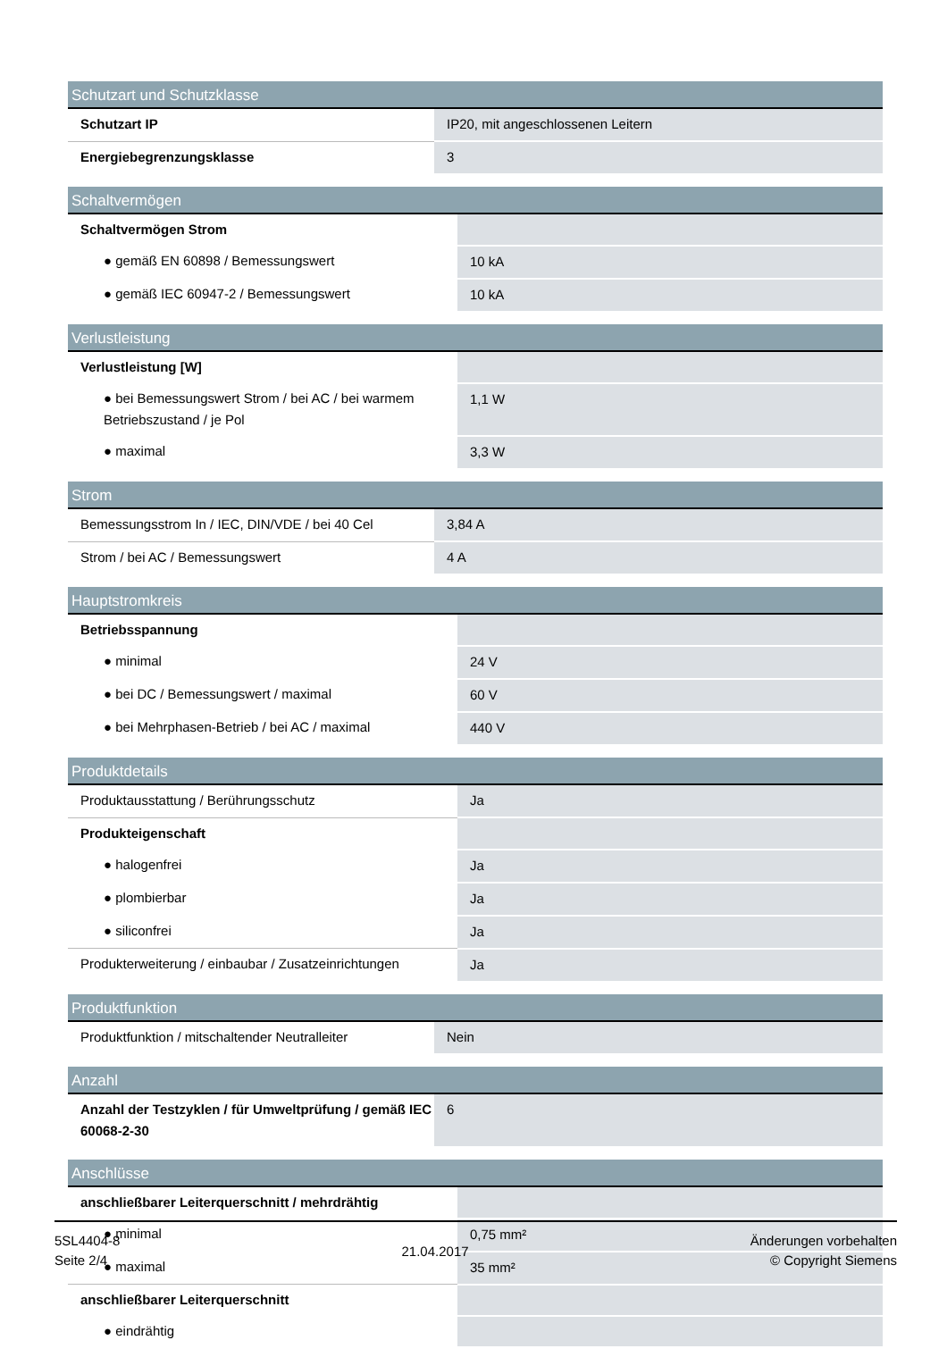| Schutzart und Schutzklasse | |
| --- | --- |
| Schutzart IP | IP20, mit angeschlossenen Leitern |
| Energiebegrenzungsklasse | 3 |
| Schaltvermögen | |
| --- | --- |
| Schaltvermögen Strom | |
| ● gemäß EN 60898 / Bemessungswert | 10 kA |
| ● gemäß IEC 60947-2 / Bemessungswert | 10 kA |
| Verlustleistung | |
| --- | --- |
| Verlustleistung [W] | |
| ● bei Bemessungswert Strom / bei AC / bei warmem Betriebszustand / je Pol | 1,1 W |
| ● maximal | 3,3 W |
| Strom | |
| --- | --- |
| Bemessungsstrom In / IEC, DIN/VDE / bei 40 Cel | 3,84 A |
| Strom / bei AC / Bemessungswert | 4 A |
| Hauptstromkreis | |
| --- | --- |
| Betriebsspannung | |
| ● minimal | 24 V |
| ● bei DC / Bemessungswert / maximal | 60 V |
| ● bei Mehrphasen-Betrieb / bei AC / maximal | 440 V |
| Produktdetails | |
| --- | --- |
| Produktausstattung / Berührungsschutz | Ja |
| Produkteigenschaft | |
| ● halogenfrei | Ja |
| ● plombierbar | Ja |
| ● siliconfrei | Ja |
| Produkterweiterung / einbaubar / Zusatzeinrichtungen | Ja |
| Produktfunktion | |
| --- | --- |
| Produktfunktion / mitschaltender Neutralleiter | Nein |
| Anzahl | |
| --- | --- |
| Anzahl der Testzyklen / für Umweltprüfung / gemäß IEC 60068-2-30 | 6 |
| Anschlüsse | |
| --- | --- |
| anschließbarer Leiterquerschnitt / mehrdrähtig | |
| ● minimal | 0,75 mm² |
| ● maximal | 35 mm² |
| anschließbarer Leiterquerschnitt | |
| ● eindrähtig | |
5SL4404-8
Seite 2/4
21.04.2017
Änderungen vorbehalten
© Copyright Siemens